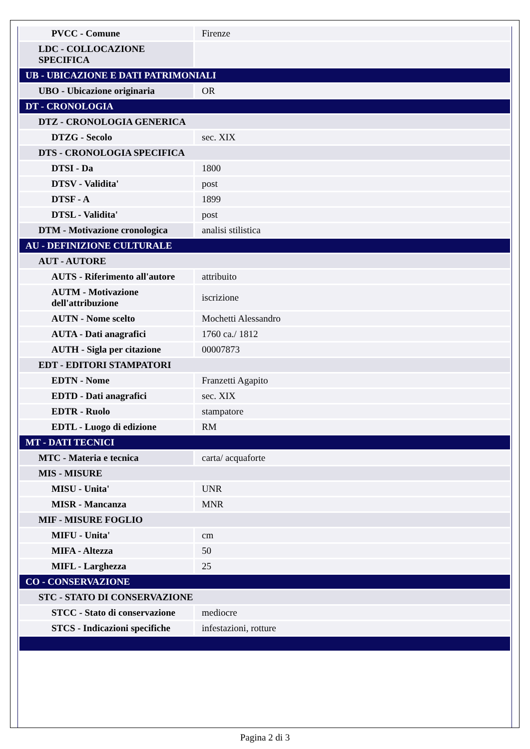| PVCC - Comune | Firenze |
| LDC - COLLOCAZIONE SPECIFICA | |
| UB - UBICAZIONE E DATI PATRIMONIALI | |
| UBO - Ubicazione originaria | OR |
| DT - CRONOLOGIA | |
| DTZ - CRONOLOGIA GENERICA | |
| DTZG - Secolo | sec. XIX |
| DTS - CRONOLOGIA SPECIFICA | |
| DTSI - Da | 1800 |
| DTSV - Validita' | post |
| DTSF - A | 1899 |
| DTSL - Validita' | post |
| DTM - Motivazione cronologica | analisi stilistica |
| AU - DEFINIZIONE CULTURALE | |
| AUT - AUTORE | |
| AUTS - Riferimento all'autore | attribuito |
| AUTM - Motivazione dell'attribuzione | iscrizione |
| AUTN - Nome scelto | Mochetti Alessandro |
| AUTA - Dati anagrafici | 1760 ca./ 1812 |
| AUTH - Sigla per citazione | 00007873 |
| EDT - EDITORI STAMPATORI | |
| EDTN - Nome | Franzetti Agapito |
| EDTD - Dati anagrafici | sec. XIX |
| EDTR - Ruolo | stampatore |
| EDTL - Luogo di edizione | RM |
| MT - DATI TECNICI | |
| MTC - Materia e tecnica | carta/ acquaforte |
| MIS - MISURE | |
| MISU - Unita' | UNR |
| MISR - Mancanza | MNR |
| MIF - MISURE FOGLIO | |
| MIFU - Unita' | cm |
| MIFA - Altezza | 50 |
| MIFL - Larghezza | 25 |
| CO - CONSERVAZIONE | |
| STC - STATO DI CONSERVAZIONE | |
| STCC - Stato di conservazione | mediocre |
| STCS - Indicazioni specifiche | infestazioni, rotture |
Pagina 2 di 3